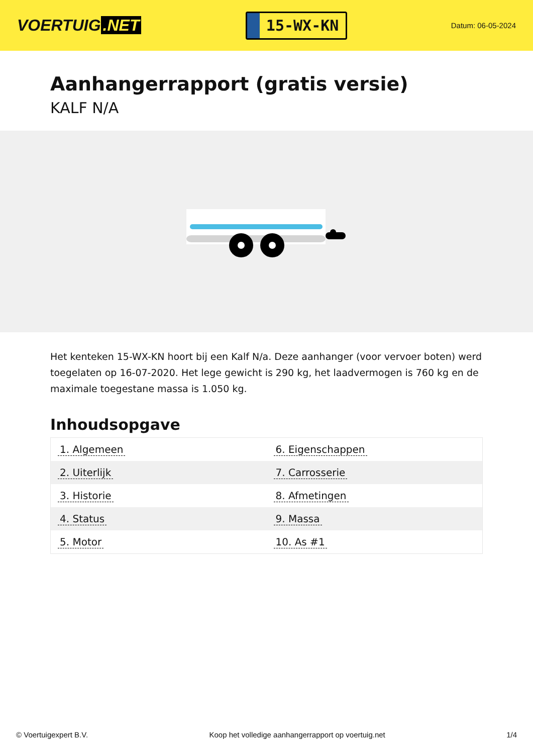VOERTUIG.NET
15-WX-KN
Datum: 06-05-2024
Aanhangerrapport (gratis versie)
KALF N/A
Het kenteken 15-WX-KN hoort bij een Kalf N/a. Deze aanhanger (voor vervoer boten) werd toegelaten op 16-07-2020. Het lege gewicht is 290 kg, het laadvermogen is 760 kg en de maximale toegestane massa is 1.050 kg.
Inhoudsopgave
| 1. Algemeen | 6. Eigenschappen |
| 2. Uiterlijk | 7. Carrosserie |
| 3. Historie | 8. Afmetingen |
| 4. Status | 9. Massa |
| 5. Motor | 10. As #1 |
© Voertuigexpert B.V. Koop het volledige aanhangerrapport op voertuig.net 1/4